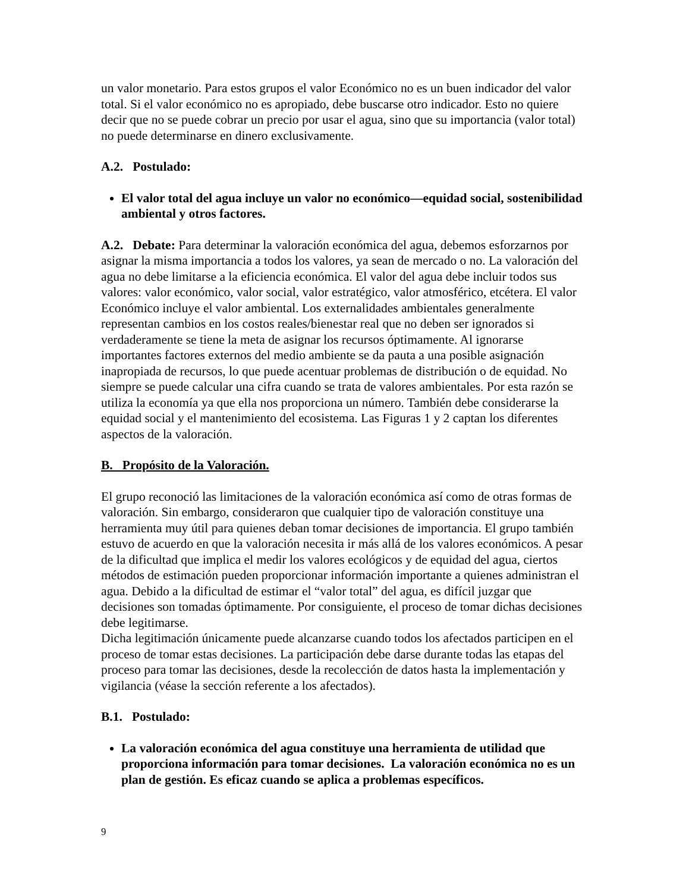un valor monetario. Para estos grupos el valor Económico no es un buen indicador del valor total. Si el valor económico no es apropiado, debe buscarse otro indicador. Esto no quiere decir que no se puede cobrar un precio por usar el agua, sino que su importancia (valor total) no puede determinarse en dinero exclusivamente.
A.2. Postulado:
El valor total del agua incluye un valor no económico—equidad social, sostenibilidad ambiental y otros factores.
A.2. Debate: Para determinar la valoración económica del agua, debemos esforzarnos por asignar la misma importancia a todos los valores, ya sean de mercado o no. La valoración del agua no debe limitarse a la eficiencia económica. El valor del agua debe incluir todos sus valores: valor económico, valor social, valor estratégico, valor atmosférico, etcétera. El valor Económico incluye el valor ambiental. Los externalidades ambientales generalmente representan cambios en los costos reales/bienestar real que no deben ser ignorados si verdaderamente se tiene la meta de asignar los recursos óptimamente. Al ignorarse importantes factores externos del medio ambiente se da pauta a una posible asignación inapropiada de recursos, lo que puede acentuar problemas de distribución o de equidad. No siempre se puede calcular una cifra cuando se trata de valores ambientales. Por esta razón se utiliza la economía ya que ella nos proporciona un número. También debe considerarse la equidad social y el mantenimiento del ecosistema. Las Figuras 1 y 2 captan los diferentes aspectos de la valoración.
B. Propósito de la Valoración.
El grupo reconoció las limitaciones de la valoración económica así como de otras formas de valoración. Sin embargo, consideraron que cualquier tipo de valoración constituye una herramienta muy útil para quienes deban tomar decisiones de importancia. El grupo también estuvo de acuerdo en que la valoración necesita ir más allá de los valores económicos. A pesar de la dificultad que implica el medir los valores ecológicos y de equidad del agua, ciertos métodos de estimación pueden proporcionar información importante a quienes administran el agua. Debido a la dificultad de estimar el “valor total” del agua, es difícil juzgar que decisiones son tomadas óptimamente. Por consiguiente, el proceso de tomar dichas decisiones debe legitimarse.
Dicha legitimación únicamente puede alcanzarse cuando todos los afectados participen en el proceso de tomar estas decisiones. La participación debe darse durante todas las etapas del proceso para tomar las decisiones, desde la recolección de datos hasta la implementación y vigilancia (véase la sección referente a los afectados).
B.1. Postulado:
La valoración económica del agua constituye una herramienta de utilidad que proporciona información para tomar decisiones. La valoración económica no es un plan de gestión. Es eficaz cuando se aplica a problemas específicos.
9